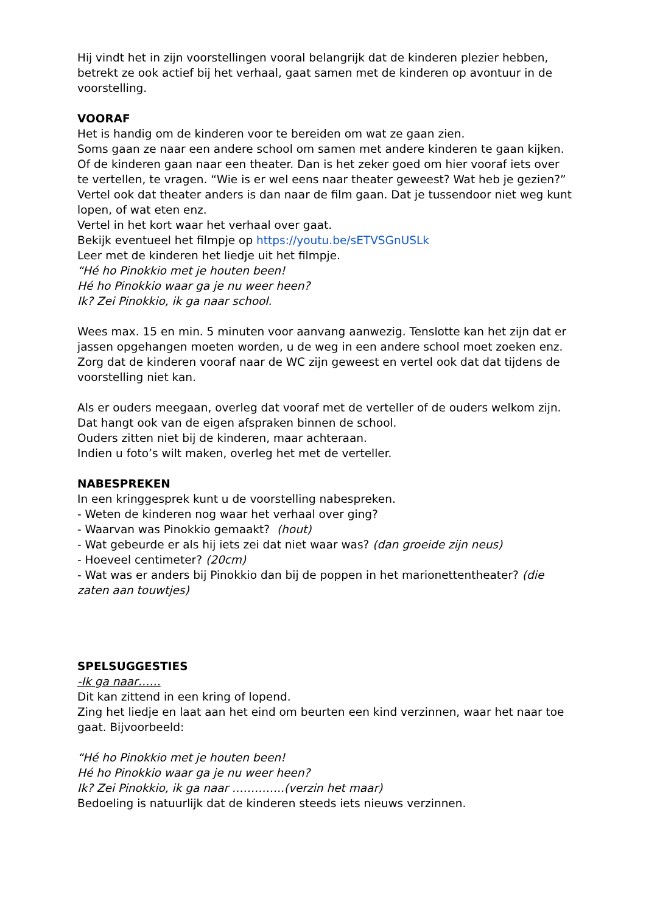Hij vindt het in zijn voorstellingen vooral belangrijk dat de kinderen plezier hebben, betrekt ze ook actief bij het verhaal, gaat samen met de kinderen op avontuur in de voorstelling.
VOORAF
Het is handig om de kinderen voor te bereiden om wat ze gaan zien.
Soms gaan ze naar een andere school om samen met andere kinderen te gaan kijken.
Of de kinderen gaan naar een theater. Dan is het zeker goed om hier vooraf iets over te vertellen, te vragen. “Wie is er wel eens naar theater geweest? Wat heb je gezien?”
Vertel ook dat theater anders is dan naar de film gaan. Dat je tussendoor niet weg kunt lopen, of wat eten enz.
Vertel in het kort waar het verhaal over gaat.
Bekijk eventueel het filmpje op https://youtu.be/sETVSGnUSLk
Leer met de kinderen het liedje uit het filmpje.
“Hé ho Pinokkio met je houten been!
Hé ho Pinokkio waar ga je nu weer heen?
Ik? Zei Pinokkio, ik ga naar school.
Wees max. 15 en min. 5 minuten voor aanvang aanwezig. Tenslotte kan het zijn dat er jassen opgehangen moeten worden, u de weg in een andere school moet zoeken enz. Zorg dat de kinderen vooraf naar de WC zijn geweest en vertel ook dat dat tijdens de voorstelling niet kan.
Als er ouders meegaan, overleg dat vooraf met de verteller of de ouders welkom zijn. Dat hangt ook van de eigen afspraken binnen de school.
Ouders zitten niet bij de kinderen, maar achteraan.
Indien u foto’s wilt maken, overleg het met de verteller.
NABESPREKEN
In een kringgesprek kunt u de voorstelling nabespreken.
- Weten de kinderen nog waar het verhaal over ging?
- Waarvan was Pinokkio gemaakt? (hout)
- Wat gebeurde er als hij iets zei dat niet waar was? (dan groeide zijn neus)
- Hoeveel centimeter? (20cm)
- Wat was er anders bij Pinokkio dan bij de poppen in het marionettentheater? (die zaten aan touwtjes)
SPELSUGGESTIES
-Ik ga naar……
Dit kan zittend in een kring of lopend.
Zing het liedje en laat aan het eind om beurten een kind verzinnen, waar het naar toe gaat. Bijvoorbeeld:
“Hé ho Pinokkio met je houten been!
Hé ho Pinokkio waar ga je nu weer heen?
Ik? Zei Pinokkio, ik ga naar …………..(verzin het maar)
Bedoeling is natuurlijk dat de kinderen steeds iets nieuws verzinnen.